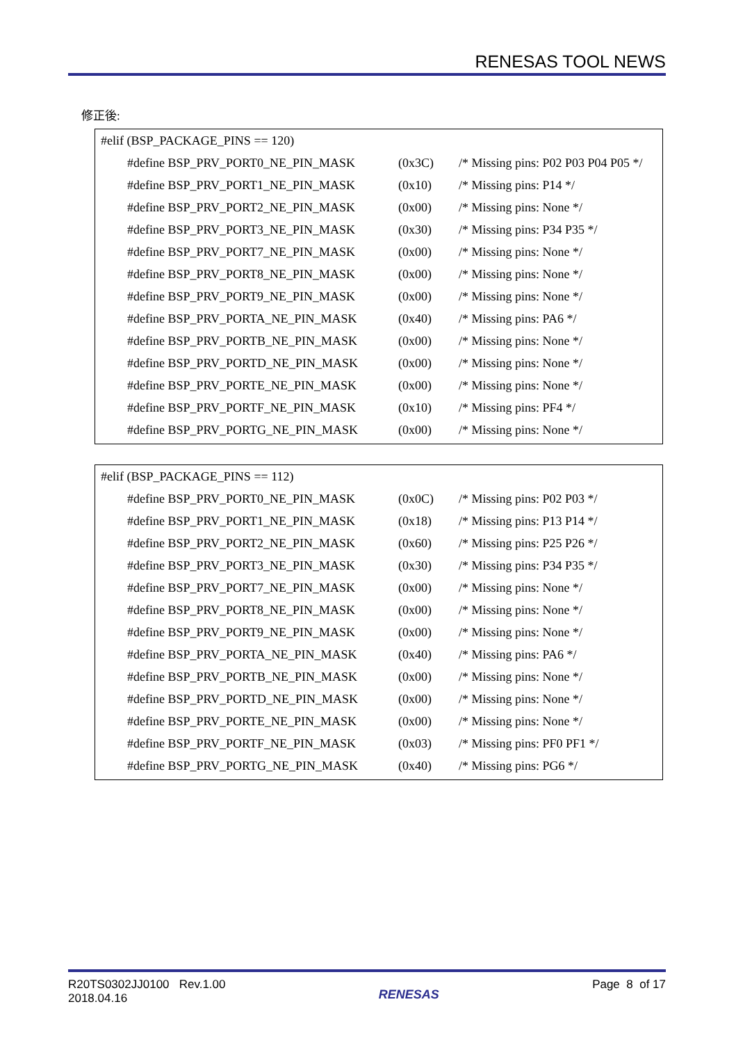RENESAS TOOL NEWS
修正後:
#elif (BSP_PACKAGE_PINS == 120)
#define BSP_PRV_PORT0_NE_PIN_MASK (0x3C) /* Missing pins: P02 P03 P04 P05 */
#define BSP_PRV_PORT1_NE_PIN_MASK (0x10) /* Missing pins: P14 */
#define BSP_PRV_PORT2_NE_PIN_MASK (0x00) /* Missing pins: None */
#define BSP_PRV_PORT3_NE_PIN_MASK (0x30) /* Missing pins: P34 P35 */
#define BSP_PRV_PORT7_NE_PIN_MASK (0x00) /* Missing pins: None */
#define BSP_PRV_PORT8_NE_PIN_MASK (0x00) /* Missing pins: None */
#define BSP_PRV_PORT9_NE_PIN_MASK (0x00) /* Missing pins: None */
#define BSP_PRV_PORTA_NE_PIN_MASK (0x40) /* Missing pins: PA6 */
#define BSP_PRV_PORTB_NE_PIN_MASK (0x00) /* Missing pins: None */
#define BSP_PRV_PORTD_NE_PIN_MASK (0x00) /* Missing pins: None */
#define BSP_PRV_PORTE_NE_PIN_MASK (0x00) /* Missing pins: None */
#define BSP_PRV_PORTF_NE_PIN_MASK (0x10) /* Missing pins: PF4 */
#define BSP_PRV_PORTG_NE_PIN_MASK (0x00) /* Missing pins: None */
#elif (BSP_PACKAGE_PINS == 112)
#define BSP_PRV_PORT0_NE_PIN_MASK (0x0C) /* Missing pins: P02 P03 */
#define BSP_PRV_PORT1_NE_PIN_MASK (0x18) /* Missing pins: P13 P14 */
#define BSP_PRV_PORT2_NE_PIN_MASK (0x60) /* Missing pins: P25 P26 */
#define BSP_PRV_PORT3_NE_PIN_MASK (0x30) /* Missing pins: P34 P35 */
#define BSP_PRV_PORT7_NE_PIN_MASK (0x00) /* Missing pins: None */
#define BSP_PRV_PORT8_NE_PIN_MASK (0x00) /* Missing pins: None */
#define BSP_PRV_PORT9_NE_PIN_MASK (0x00) /* Missing pins: None */
#define BSP_PRV_PORTA_NE_PIN_MASK (0x40) /* Missing pins: PA6 */
#define BSP_PRV_PORTB_NE_PIN_MASK (0x00) /* Missing pins: None */
#define BSP_PRV_PORTD_NE_PIN_MASK (0x00) /* Missing pins: None */
#define BSP_PRV_PORTE_NE_PIN_MASK (0x00) /* Missing pins: None */
#define BSP_PRV_PORTF_NE_PIN_MASK (0x03) /* Missing pins: PF0 PF1 */
#define BSP_PRV_PORTG_NE_PIN_MASK (0x40) /* Missing pins: PG6 */
R20TS0302JJ0100 Rev.1.00
2018.04.16
RENESAS
Page 8 of 17